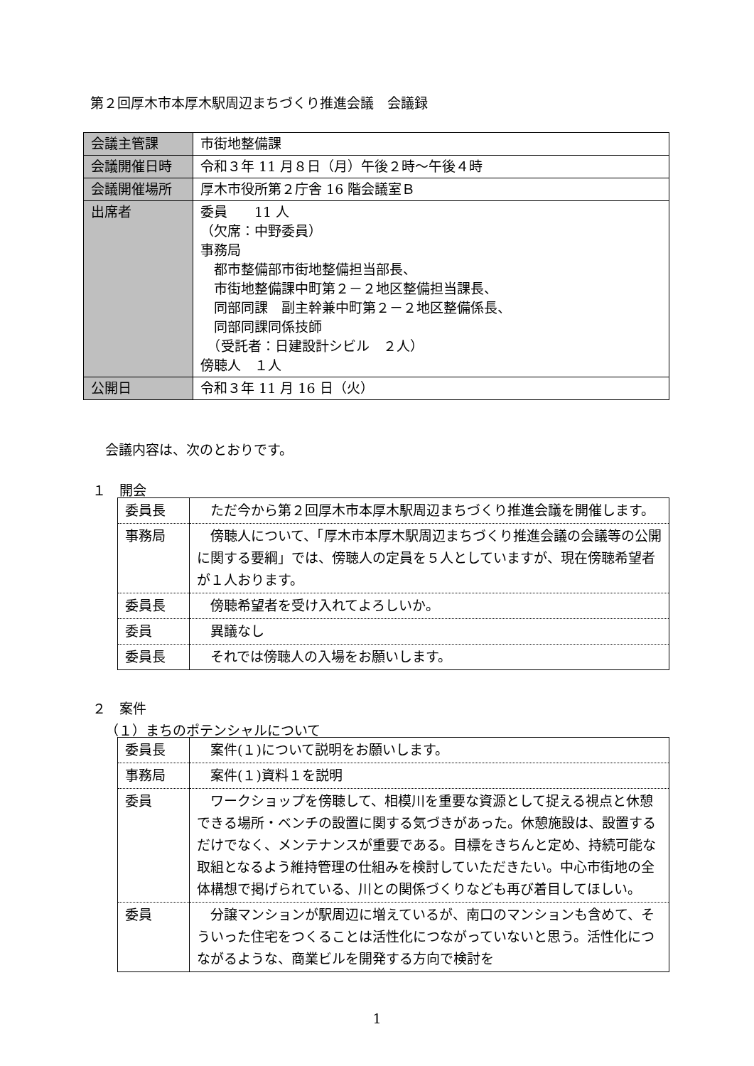第２回厚木市本厚木駅周辺まちづくり推進会議　会議録
| 会議主管課 | 市街地整備課 |
| 会議開催日時 | 令和３年 11 月８日（月）午後２時～午後４時 |
| 会議開催場所 | 厚木市役所第２庁舎 16 階会議室Ｂ |
| 出席者 | 委員 11 人 （欠席：中野委員） 事務局 都市整備部市街地整備担当部長、 市街地整備課中町第２－２地区整備担当課長、 同部同課 副主幹兼中町第２－２地区整備係長、 同部同課同係技師 （受託者：日建設計シビル ２人） 傍聴人 １人 |
| 公開日 | 令和３年 11 月 16 日（火） |
会議内容は、次のとおりです。
１　開会
| 委員長 | ただ今から第２回厚木市本厚木駅周辺まちづくり推進会議を開催します。 |
| 事務局 | 傍聴人について、「厚木市本厚木駅周辺まちづくり推進会議の会議等の公開に関する要綱」では、傍聴人の定員を５人としていますが、現在傍聴希望者が１人おります。 |
| 委員長 | 傍聴希望者を受け入れてよろしいか。 |
| 委員 | 異議なし |
| 委員長 | それでは傍聴人の入場をお願いします。 |
２　案件
（１）まちのポテンシャルについて
| 委員長 | 案件(１)について説明をお願いします。 |
| 事務局 | 案件(１)資料１を説明 |
| 委員 | ワークショップを傍聴して、相模川を重要な資源として捉える視点と休憩できる場所・ベンチの設置に関する気づきがあった。休憩施設は、設置するだけでなく、メンテナンスが重要である。目標をきちんと定め、持続可能な取組となるよう維持管理の仕組みを検討していただきたい。中心市街地の全体構想で掲げられている、川との関係づくりなども再び着目してほしい。 |
| 委員 | 分譲マンションが駅周辺に増えているが、南口のマンションも含めて、そういった住宅をつくることは活性化につながっていないと思う。活性化につながるような、商業ビルを開発する方向で検討を |
1